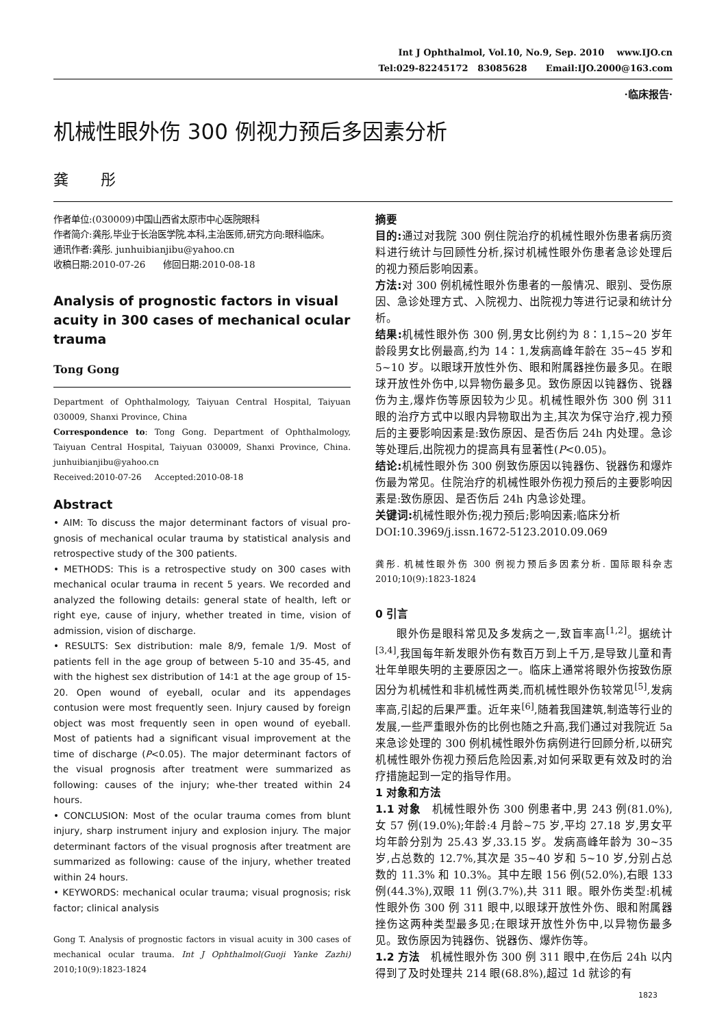Int J Ophthalmol, Vol.10, No.9, Sep. 2010 www.IJO.cn
Tel:029-82245172 83085628 Email:IJO.2000@163.com
·临床报告·
机械性眼外伤 300 例视力预后多因素分析
龚 彤
作者单位:(030009)中国山西省太原市中心医院眼科
作者简介:龚彤,毕业于长治医学院,本科,主治医师,研究方向:眼科临床。
通讯作者:龚彤. junhuibianjibu@yahoo.cn
收稿日期:2010-07-26 修回日期:2010-08-18
Analysis of prognostic factors in visual acuity in 300 cases of mechanical ocular trauma
Tong Gong
Department of Ophthalmology, Taiyuan Central Hospital, Taiyuan 030009, Shanxi Province, China
Correspondence to: Tong Gong. Department of Ophthalmology, Taiyuan Central Hospital, Taiyuan 030009, Shanxi Province, China. junhuibianjibu@yahoo.cn
Received:2010-07-26 Accepted:2010-08-18
Abstract
• AIM: To discuss the major determinant factors of visual pro-gnosis of mechanical ocular trauma by statistical analysis and retrospective study of the 300 patients.
• METHODS: This is a retrospective study on 300 cases with mechanical ocular trauma in recent 5 years. We recorded and analyzed the following details: general state of health, left or right eye, cause of injury, whether treated in time, vision of admission, vision of discharge.
• RESULTS: Sex distribution: male 8/9, female 1/9. Most of patients fell in the age group of between 5-10 and 35-45, and with the highest sex distribution of 14∶1 at the age group of 15-20. Open wound of eyeball, ocular and its appendages contusion were most frequently seen. Injury caused by foreign object was most frequently seen in open wound of eyeball. Most of patients had a significant visual improvement at the time of discharge (P<0.05). The major determinant factors of the visual prognosis after treatment were summarized as following: causes of the injury; whe-ther treated within 24 hours.
• CONCLUSION: Most of the ocular trauma comes from blunt injury, sharp instrument injury and explosion injury. The major determinant factors of the visual prognosis after treatment are summarized as following: cause of the injury, whether treated within 24 hours.
• KEYWORDS: mechanical ocular trauma; visual prognosis; risk factor; clinical analysis
Gong T. Analysis of prognostic factors in visual acuity in 300 cases of mechanical ocular trauma. Int J Ophthalmol(Guoji Yanke Zazhi) 2010;10(9):1823-1824
摘要
目的: 通过对我院 300 例住院治疗的机械性眼外伤患者病历资料进行统计与回顾性分析,探讨机械性眼外伤患者急诊处理后的视力预后影响因素。
方法: 对 300 例机械性眼外伤患者的一般情况、眼别、受伤原因、急诊处理方式、入院视力、出院视力等进行记录和统计分析。
结果: 机械性眼外伤 300 例,男女比例约为 8∶1,15~20 岁年龄段男女比例最高,约为 14∶1,发病高峰年龄在 35~45 岁和 5~10 岁。以眼球开放性外伤、眼和附属器挫伤最多见。在眼球开放性外伤中,以异物伤最多见。致伤原因以钝器伤、锐器伤为主,爆炸伤等原因较为少见。机械性眼外伤 300 例 311 眼的治疗方式中以眼内异物取出为主,其次为保守治疗,视力预后的主要影响因素是:致伤原因、是否伤后 24h 内处理。急诊等处理后,出院视力的提高具有显著性(P<0.05)。
结论: 机械性眼外伤 300 例致伤原因以钝器伤、锐器伤和爆炸伤最为常见。住院治疗的机械性眼外伤视力预后的主要影响因素是:致伤原因、是否伤后 24h 内急诊处理。
关键词: 机械性眼外伤;视力预后;影响因素;临床分析
DOI:10.3969/j.issn.1672-5123.2010.09.069
龚彤. 机械性眼外伤 300 例视力预后多因素分析. 国际眼科杂志 2010;10(9):1823-1824
0 引言
眼外伤是眼科常见及多发病之一,致盲率高<sup>[1,2]</sup>。据统计<sup>[3,4]</sup>,我国每年新发眼外伤有数百万到上千万,是导致儿童和青壮年单眼失明的主要原因之一。临床上通常将眼外伤按致伤原因分为机械性和非机械性两类,而机械性眼外伤较常见<sup>[5]</sup>,发病率高,引起的后果严重。近年来<sup>[6]</sup>,随着我国建筑,制造等行业的发展,一些严重眼外伤的比例也随之升高,我们通过对我院近 5a 来急诊处理的 300 例机械性眼外伤病例进行回顾分析,以研究机械性眼外伤视力预后危险因素,对如何采取更有效及时的治疗措施起到一定的指导作用。
1 对象和方法
1.1 对象 机械性眼外伤 300 例患者中,男 243 例(81.0%),女 57 例(19.0%);年龄:4 月龄~75 岁,平均 27.18 岁,男女平均年龄分别为 25.43 岁,33.15 岁。发病高峰年龄为 30~35 岁,占总数的 12.7%,其次是 35~40 岁和 5~10 岁,分别占总数的 11.3% 和 10.3%。其中左眼 156 例(52.0%),右眼 133 例(44.3%),双眼 11 例(3.7%),共 311 眼。眼外伤类型:机械性眼外伤 300 例 311 眼中,以眼球开放性外伤、眼和附属器挫伤这两种类型最多见;在眼球开放性外伤中,以异物伤最多见。致伤原因为钝器伤、锐器伤、爆炸伤等。
1.2 方法 机械性眼外伤 300 例 311 眼中,在伤后 24h 以内得到了及时处理共 214 眼(68.8%),超过 1d 就诊的有
1823